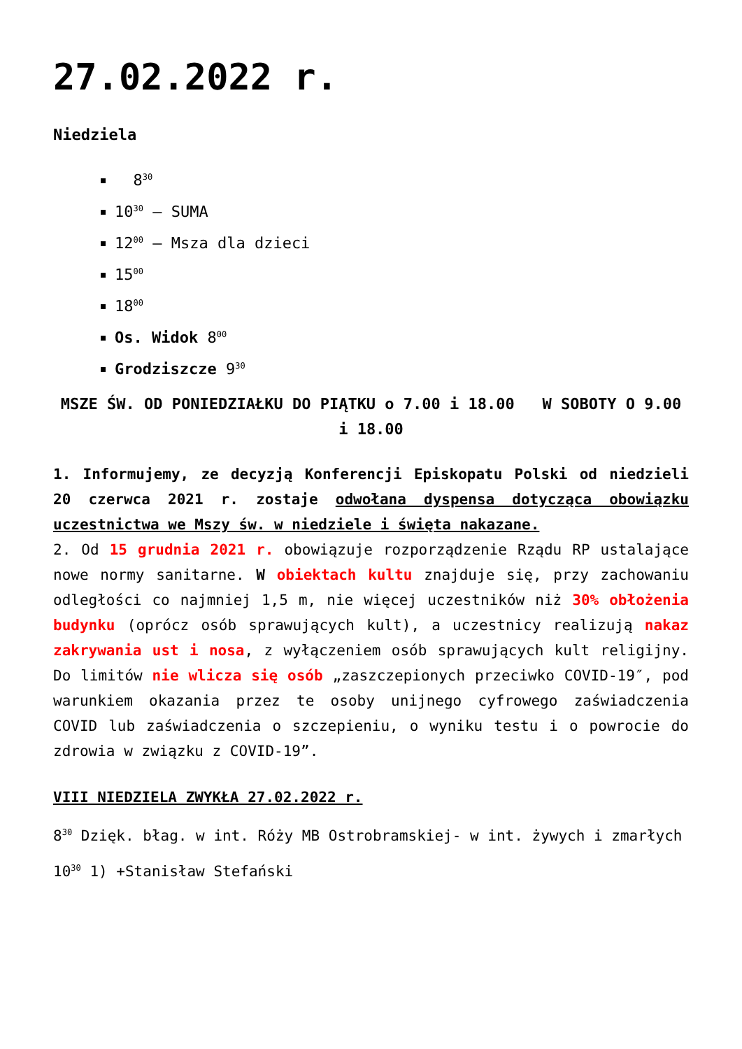27.02.2022 r.
Niedziela
8<sup>30</sup>
10<sup>30</sup> – SUMA
12<sup>00</sup> – Msza dla dzieci
15<sup>00</sup>
18<sup>00</sup>
Os. Widok 8<sup>00</sup>
Grodziszcze 9<sup>30</sup>
MSZE ŚW. OD PONIEDZIAŁKU DO PIĄTKU o 7.00 i 18.00 W SOBOTY O 9.00 i 18.00
1. Informujemy, ze decyzją Konferencji Episkopatu Polski od niedzieli 20 czerwca 2021 r. zostaje odwołana dyspensa dotycząca obowiązku uczestnictwa we Mszy św. w niedziele i święta nakazane.
2. Od 15 grudnia 2021 r. obowiązuje rozporządzenie Rządu RP ustalające nowe normy sanitarne. W obiektach kultu znajduje się, przy zachowaniu odległości co najmniej 1,5 m, nie więcej uczestników niż 30% obłożenia budynku (oprócz osób sprawujących kult), a uczestnicy realizują nakaz zakrywania ust i nosa, z wyłączeniem osób sprawujących kult religijny. Do limitów nie wlicza się osób „zaszczepionych przeciwko COVID-19″, pod warunkiem okazania przez te osoby unijnego cyfrowego zaświadczenia COVID lub zaświadczenia o szczepieniu, o wyniku testu i o powrocie do zdrowia w związku z COVID-19”.
VIII NIEDZIELA ZWYKŁA 27.02.2022 r.
8<sup>30</sup> Dzięk. błag. w int. Róży MB Ostrobramskiej- w int. żywych i zmarłych
10<sup>30</sup> 1) +Stanisław Stefański